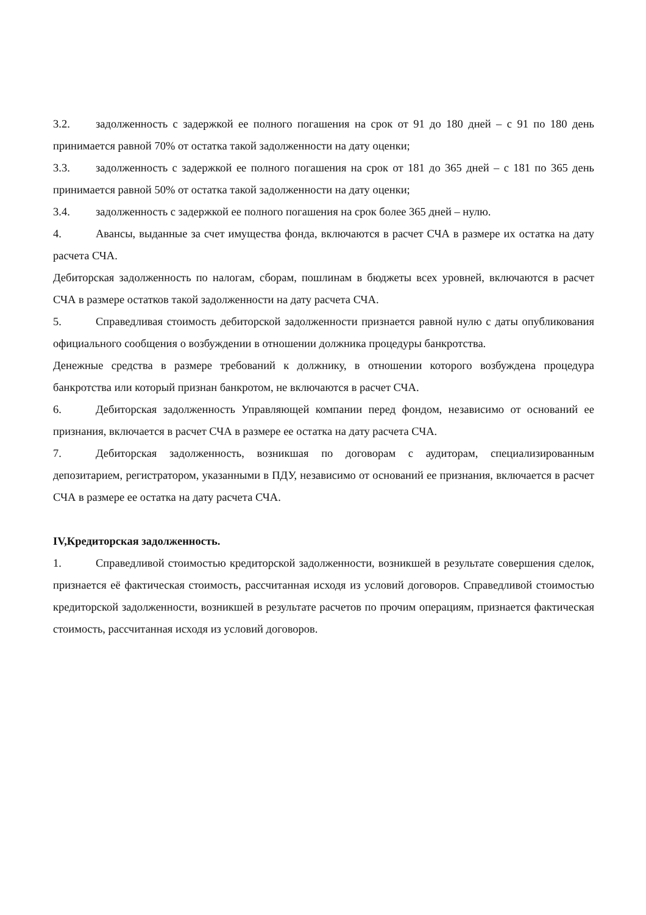3.2. задолженность с задержкой ее полного погашения на срок от 91 до 180 дней – с 91 по 180 день принимается равной 70% от остатка такой задолженности на дату оценки;
3.3. задолженность с задержкой ее полного погашения на срок от 181 до 365 дней – с 181 по 365 день принимается равной 50% от остатка такой задолженности на дату оценки;
3.4. задолженность с задержкой ее полного погашения на срок более 365 дней – нулю.
4. Авансы, выданные за счет имущества фонда, включаются в расчет СЧА в размере их остатка на дату расчета СЧА.
Дебиторская задолженность по налогам, сборам, пошлинам в бюджеты всех уровней, включаются в расчет СЧА в размере остатков такой задолженности на дату расчета СЧА.
5. Справедливая стоимость дебиторской задолженности признается равной нулю с даты опубликования официального сообщения о возбуждении в отношении должника процедуры банкротства.
Денежные средства в размере требований к должнику, в отношении которого возбуждена процедура банкротства или который признан банкротом, не включаются в расчет СЧА.
6. Дебиторская задолженность Управляющей компании перед фондом, независимо от оснований ее признания, включается в расчет СЧА в размере ее остатка на дату расчета СЧА.
7. Дебиторская задолженность, возникшая по договорам с аудиторам, специализированным депозитарием, регистратором, указанными в ПДУ, независимо от оснований ее признания, включается в расчет СЧА в размере ее остатка на дату расчета СЧА.
IV,Кредиторская задолженность.
1. Справедливой стоимостью кредиторской задолженности, возникшей в результате совершения сделок, признается её фактическая стоимость, рассчитанная исходя из условий договоров. Справедливой стоимостью кредиторской задолженности, возникшей в результате расчетов по прочим операциям, признается фактическая стоимость, рассчитанная исходя из условий договоров.